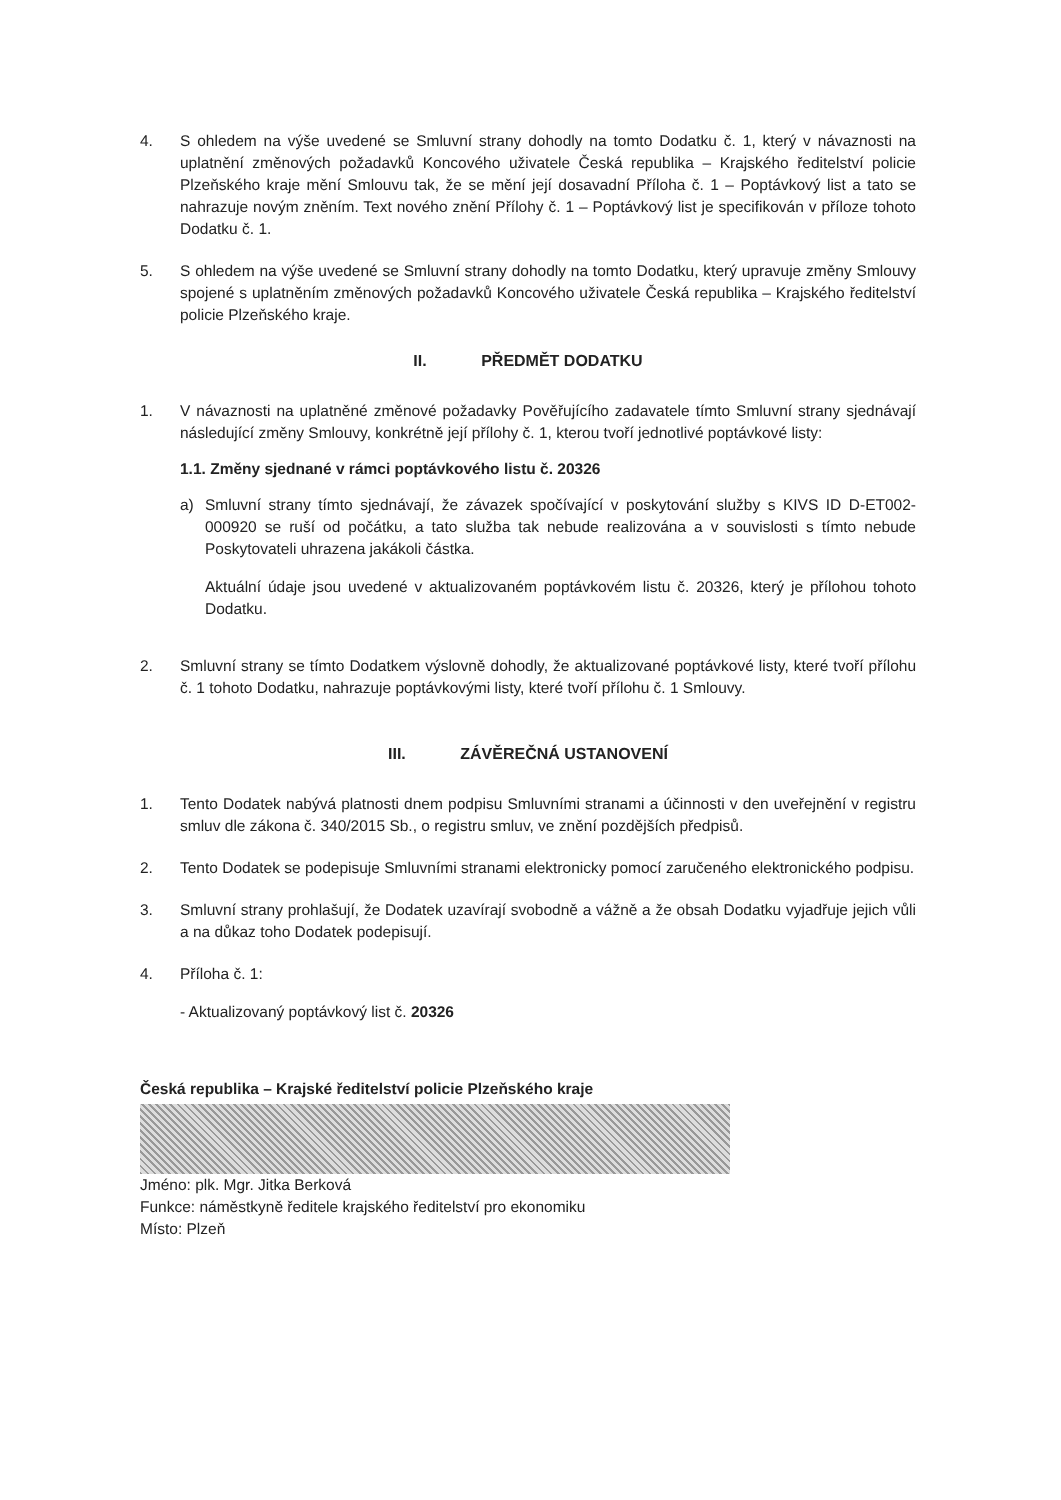4. S ohledem na výše uvedené se Smluvní strany dohodly na tomto Dodatku č. 1, který v návaznosti na uplatnění změnových požadavků Koncového uživatele Česká republika – Krajského ředitelství policie Plzeňského kraje mění Smlouvu tak, že se mění její dosavadní Příloha č. 1 – Poptávkový list a tato se nahrazuje novým zněním. Text nového znění Přílohy č. 1 – Poptávkový list je specifikován v příloze tohoto Dodatku č. 1.
5. S ohledem na výše uvedené se Smluvní strany dohodly na tomto Dodatku, který upravuje změny Smlouvy spojené s uplatněním změnových požadavků Koncového uživatele Česká republika – Krajského ředitelství policie Plzeňského kraje.
II. PŘEDMĚT DODATKU
1. V návaznosti na uplatněné změnové požadavky Pověřujícího zadavatele tímto Smluvní strany sjednávají následující změny Smlouvy, konkrétně její přílohy č. 1, kterou tvoří jednotlivé poptávkové listy:
1.1. Změny sjednané v rámci poptávkového listu č. 20326
a) Smluvní strany tímto sjednávají, že závazek spočívající v poskytování služby s KIVS ID D-ET002-000920 se ruší od počátku, a tato služba tak nebude realizována a v souvislosti s tímto nebude Poskytovateli uhrazena jakákoli částka.
Aktuální údaje jsou uvedené v aktualizovaném poptávkovém listu č. 20326, který je přílohou tohoto Dodatku.
2. Smluvní strany se tímto Dodatkem výslovně dohodly, že aktualizované poptávkové listy, které tvoří přílohu č. 1 tohoto Dodatku, nahrazuje poptávkovými listy, které tvoří přílohu č. 1 Smlouvy.
III. ZÁVĚREČNÁ USTANOVENÍ
1. Tento Dodatek nabývá platnosti dnem podpisu Smluvními stranami a účinnosti v den uveřejnění v registru smluv dle zákona č. 340/2015 Sb., o registru smluv, ve znění pozdějších předpisů.
2. Tento Dodatek se podepisuje Smluvními stranami elektronicky pomocí zaručeného elektronického podpisu.
3. Smluvní strany prohlašují, že Dodatek uzavírají svobodně a vážně a že obsah Dodatku vyjadřuje jejich vůli a na důkaz toho Dodatek podepisují.
4. Příloha č. 1:
- Aktualizovaný poptávkový list č. 20326
Česká republika – Krajské ředitelství policie Plzeňského kraje
Jméno: plk. Mgr. Jitka Berková
Funkce: náměstkyně ředitele krajského ředitelství pro ekonomiku
Místo: Plzeň